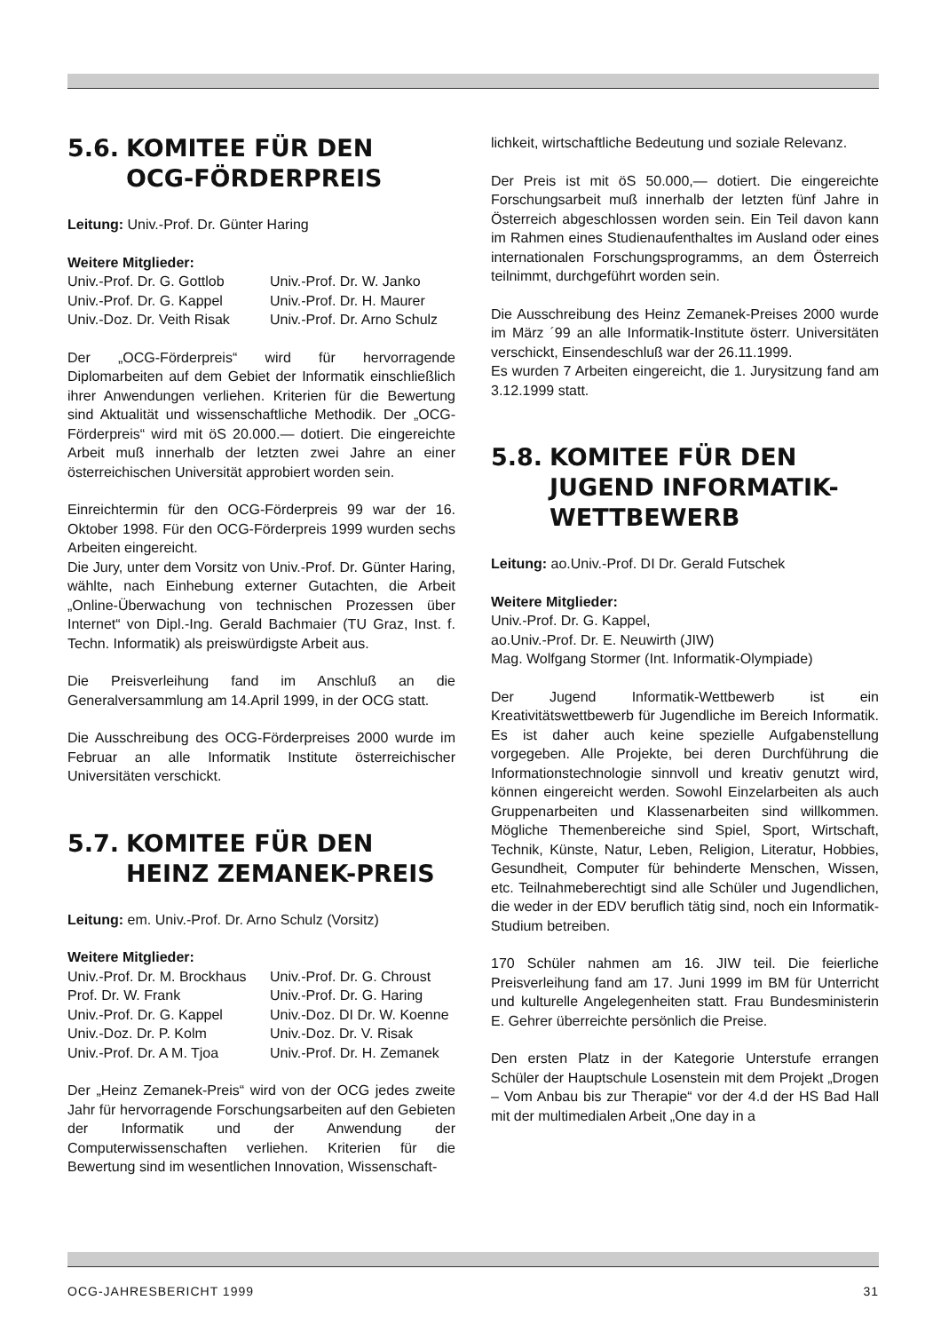5.6. KOMITEE FÜR DEN
OCG-FÖRDERPREIS
Leitung: Univ.-Prof. Dr. Günter Haring
Weitere Mitglieder:
Univ.-Prof. Dr. G. Gottlob Univ.-Prof. Dr. W. Janko Univ.-Prof. Dr. G. Kappel Univ.-Prof. Dr. H. Maurer Univ.-Doz. Dr. Veith Risak Univ.-Prof. Dr. Arno Schulz
Der „OCG-Förderpreis“ wird für hervorragende Diplomarbeiten auf dem Gebiet der Informatik einschließlich ihrer Anwendungen verliehen. Kriterien für die Bewertung sind Aktualität und wissenschaftliche Methodik. Der „OCG-Förderpreis“ wird mit öS 20.000.— dotiert. Die eingereichte Arbeit muß innerhalb der letzten zwei Jahre an einer österreichischen Universität approbiert worden sein.
Einreichtermin für den OCG-Förderpreis 99 war der 16. Oktober 1998. Für den OCG-Förderpreis 1999 wurden sechs Arbeiten eingereicht.
Die Jury, unter dem Vorsitz von Univ.-Prof. Dr. Günter Haring, wählte, nach Einhebung externer Gutachten, die Arbeit „Online-Überwachung von technischen Prozessen über Internet“ von Dipl.-Ing. Gerald Bachmaier (TU Graz, Inst. f. Techn. Informatik) als preiswürdigste Arbeit aus.
Die Preisverleihung fand im Anschluß an die Generalversammlung am 14.April 1999, in der OCG statt.
Die Ausschreibung des OCG-Förderpreises 2000 wurde im Februar an alle Informatik Institute österreichischer Universitäten verschickt.
5.7. KOMITEE FÜR DEN
HEINZ ZEMANEK-PREIS
Leitung: em. Univ.-Prof. Dr. Arno Schulz (Vorsitz)
Weitere Mitglieder:
Univ.-Prof. Dr. M. Brockhaus Univ.-Prof. Dr. G. Chroust Prof. Dr. W. Frank Univ.-Prof. Dr. G. Haring Univ.-Prof. Dr. G. Kappel Univ.-Doz. DI Dr. W. Koenne Univ.-Doz. Dr. P. Kolm Univ.-Doz. Dr. V. Risak Univ.-Prof. Dr. A M. Tjoa Univ.-Prof. Dr. H. Zemanek
Der „Heinz Zemanek-Preis“ wird von der OCG jedes zweite Jahr für hervorragende Forschungsarbeiten auf den Gebieten der Informatik und der Anwendung der Computerwissenschaften verliehen. Kriterien für die Bewertung sind im wesentlichen Innovation, Wissenschaft-
lichkeit, wirtschaftliche Bedeutung und soziale Relevanz.
Der Preis ist mit öS 50.000,— dotiert. Die eingereichte Forschungsarbeit muß innerhalb der letzten fünf Jahre in Österreich abgeschlossen worden sein. Ein Teil davon kann im Rahmen eines Studienaufenthaltes im Ausland oder eines internationalen Forschungsprogramms, an dem Österreich teilnimmt, durchgeführt worden sein.
Die Ausschreibung des Heinz Zemanek-Preises 2000 wurde im März ´99 an alle Informatik-Institute österr. Universitäten verschickt, Einsendeschluß war der 26.11.1999.
Es wurden 7 Arbeiten eingereicht, die 1. Jurysitzung fand am 3.12.1999 statt.
5.8. KOMITEE FÜR DEN
JUGEND INFORMATIK-
WETTBEWERB
Leitung: ao.Univ.-Prof. DI Dr. Gerald Futschek
Weitere Mitglieder:
Univ.-Prof. Dr. G. Kappel,
ao.Univ.-Prof. Dr. E. Neuwirth (JIW)
Mag. Wolfgang Stormer (Int. Informatik-Olympiade)
Der Jugend Informatik-Wettbewerb ist ein Kreativitätswettbewerb für Jugendliche im Bereich Informatik. Es ist daher auch keine spezielle Aufgabenstellung vorgegeben. Alle Projekte, bei deren Durchführung die Informationstechnologie sinnvoll und kreativ genutzt wird, können eingereicht werden. Sowohl Einzelarbeiten als auch Gruppenarbeiten und Klassenarbeiten sind willkommen. Mögliche Themenbereiche sind Spiel, Sport, Wirtschaft, Technik, Künste, Natur, Leben, Religion, Literatur, Hobbies, Gesundheit, Computer für behinderte Menschen, Wissen, etc. Teilnahmeberechtigt sind alle Schüler und Jugendlichen, die weder in der EDV beruflich tätig sind, noch ein Informatik-Studium betreiben.
170 Schüler nahmen am 16. JIW teil. Die feierliche Preisverleihung fand am 17. Juni 1999 im BM für Unterricht und kulturelle Angelegenheiten statt. Frau Bundesministerin E. Gehrer überreichte persönlich die Preise.
Den ersten Platz in der Kategorie Unterstufe errangen Schüler der Hauptschule Losenstein mit dem Projekt „Drogen – Vom Anbau bis zur Therapie“ vor der 4.d der HS Bad Hall mit der multimedialen Arbeit „One day in a
OCG-JAHRESBERICHT 1999 31